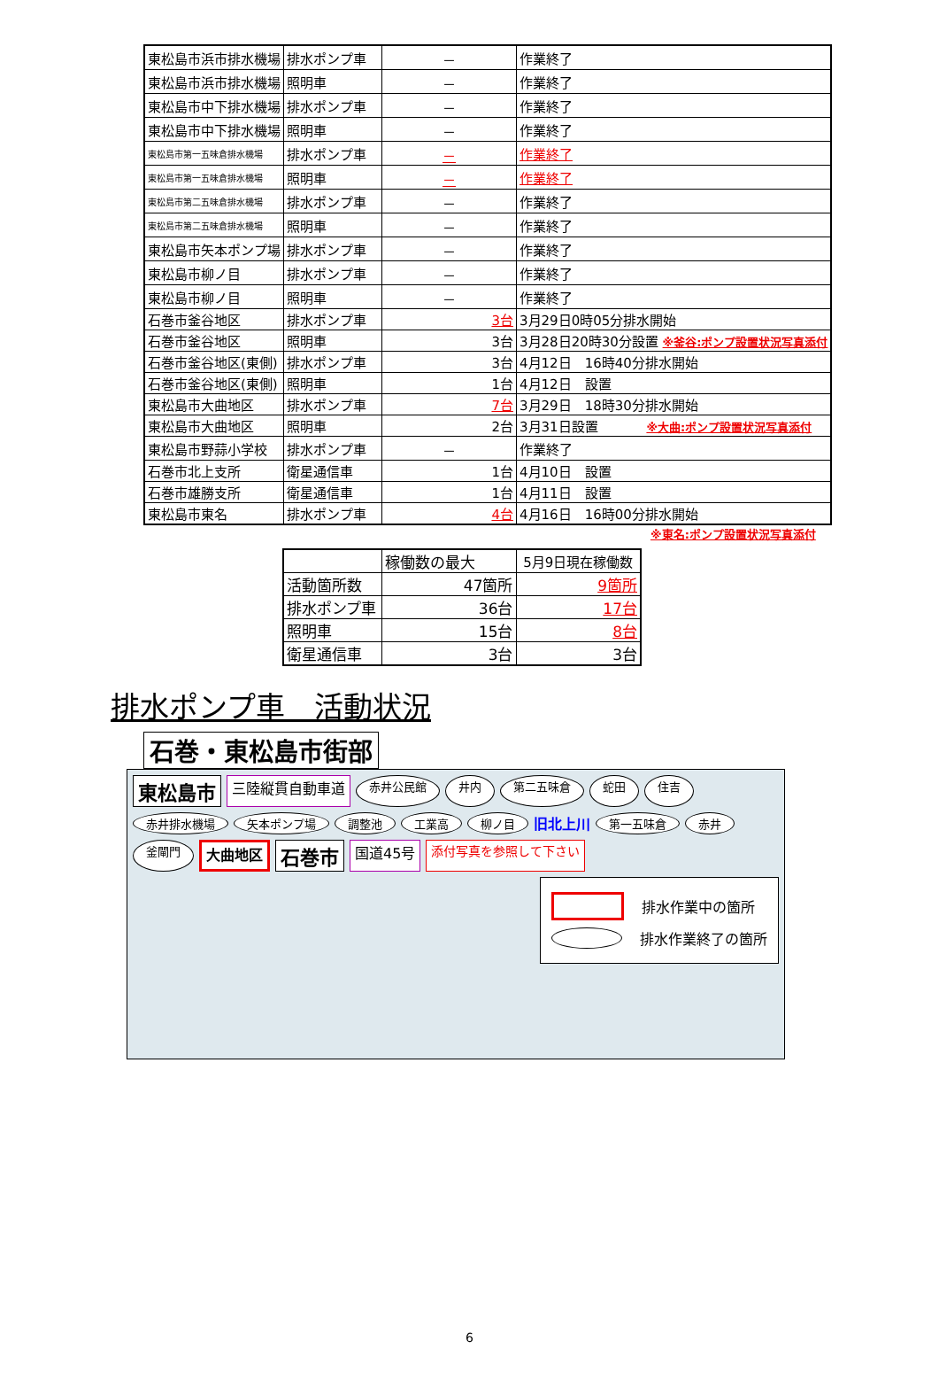| 東松島市浜市排水機場 | 排水ポンプ車 | － | 作業終了 |
| 東松島市浜市排水機場 | 照明車 | － | 作業終了 |
| 東松島市中下排水機場 | 排水ポンプ車 | － | 作業終了 |
| 東松島市中下排水機場 | 照明車 | － | 作業終了 |
| 東松島市第一五味倉排水機場 | 排水ポンプ車 | － | 作業終了 |
| 東松島市第一五味倉排水機場 | 照明車 | － | 作業終了 |
| 東松島市第二五味倉排水機場 | 排水ポンプ車 | － | 作業終了 |
| 東松島市第二五味倉排水機場 | 照明車 | － | 作業終了 |
| 東松島市矢本ポンプ場 | 排水ポンプ車 | － | 作業終了 |
| 東松島市柳ノ目 | 排水ポンプ車 | － | 作業終了 |
| 東松島市柳ノ目 | 照明車 | － | 作業終了 |
| 石巻市釜谷地区 | 排水ポンプ車 | 3台 | 3月29日0時05分排水開始 |
| 石巻市釜谷地区 | 照明車 | 3台 | 3月28日20時30分設置 ※釜谷:ポンプ設置状況写真添付 |
| 石巻市釜谷地区(東側) | 排水ポンプ車 | 3台 | 4月12日 16時40分排水開始 |
| 石巻市釜谷地区(東側) | 照明車 | 1台 | 4月12日 設置 |
| 東松島市大曲地区 | 排水ポンプ車 | 7台 | 3月29日 18時30分排水開始 |
| 東松島市大曲地区 | 照明車 | 2台 | 3月31日設置 ※大曲:ポンプ設置状況写真添付 |
| 東松島市野蒜小学校 | 排水ポンプ車 | － | 作業終了 |
| 石巻市北上支所 | 衛星通信車 | 1台 | 4月10日 設置 |
| 石巻市雄勝支所 | 衛星通信車 | 1台 | 4月11日 設置 |
| 東松島市東名 | 排水ポンプ車 | 4台 | 4月16日 16時00分排水開始 |
※東名:ポンプ設置状況写真添付
| | 稼働数の最大 | 5月9日現在稼働数 |
| --- | --- | --- |
| 活動箇所数 | 47箇所 | 9箇所 |
| 排水ポンプ車 | 36台 | 17台 |
| 照明車 | 15台 | 8台 |
| 衛星通信車 | 3台 | 3台 |
排水ポンプ車　活動状況
石巻・東松島市街部
東松島市 三陸縦貫自動車道 赤井公民館 井内 第二五味倉 蛇田 住吉 赤井排水機場 矢本ポンプ場 調整池 工業高 柳ノ目 旧北上川 第一五味倉 赤井 釜閘門 大曲地区 石巻市 国道45号 添付写真を参照して下さい
排水作業中の箇所
排水作業終了の箇所
6